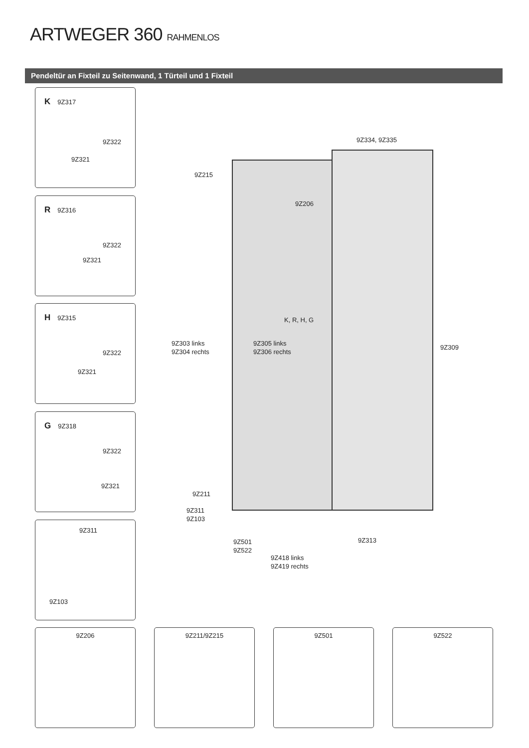ARTWEGER 360 RAHMENLOS
Pendeltür an Fixteil zu Seitenwand, 1 Türteil und 1 Fixteil
K 9Z317
9Z322
9Z321
R 9Z316
9Z322
9Z321
H 9Z315
9Z322
9Z321
G 9Z318
9Z322
9Z321
9Z311
9Z103
9Z334, 9Z335
9Z215
9Z206
K, R, H, G
9Z303 links
9Z304 rechts
9Z305 links
9Z306 rechts
9Z309
9Z211
9Z311
9Z103
9Z313
9Z501
9Z522
9Z418 links
9Z419 rechts
9Z206 9Z211/9Z215 9Z501 9Z522